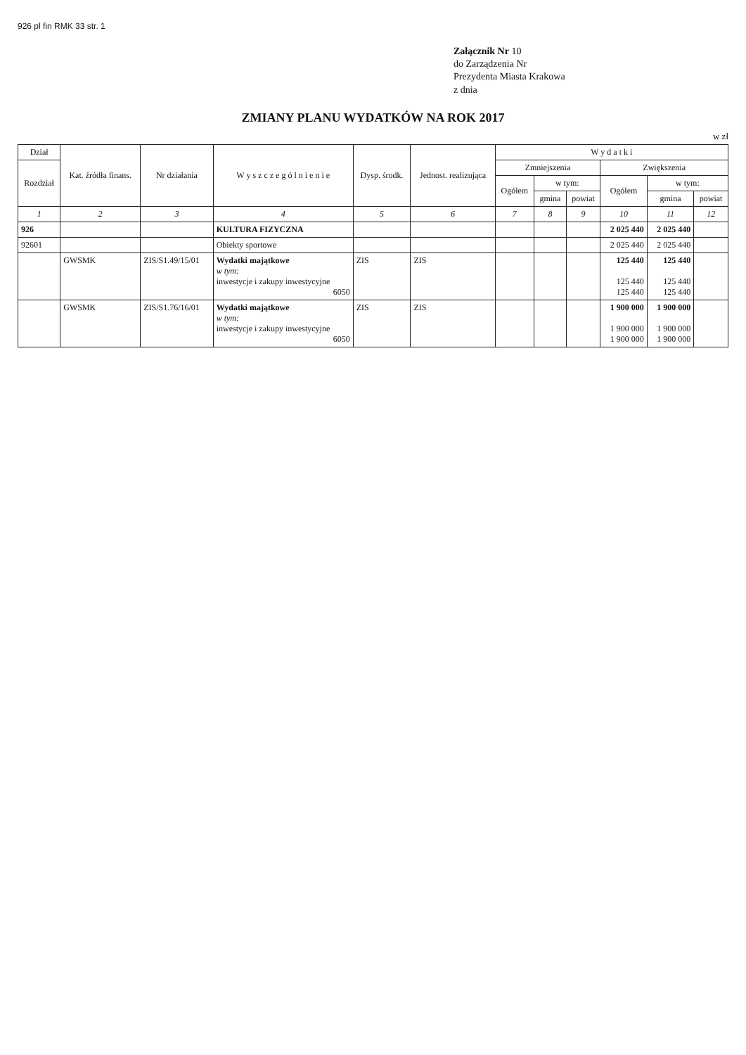926 pl fin RMK 33 str. 1
Załącznik Nr 10
do Zarządzenia Nr
Prezydenta Miasta Krakowa
z dnia
ZMIANY PLANU WYDATKÓW NA ROK 2017
w zł
| Dział | Kat. źródła finans. | Nr działania | W y s z c z e g ó l n i e n i e | Dysp. środk. | Jednost. realizująca | W y d a t k i | | | | | |
| --- | --- | --- | --- | --- | --- | --- | --- | --- | --- | --- | --- |
| Rozdział | | | | | | Zmniejszenia | | | Zwiększenia | | |
| | | | | | | Ogółem | w tym: | | Ogółem | w tym: | |
| | | | | | | | gmina | powiat | | gmina | powiat |
| 1 | 2 | 3 | 4 | 5 | 6 | 7 | 8 | 9 | 10 | 11 | 12 |
| 926 | | | KULTURA FIZYCZNA | | | | | | 2 025 440 | 2 025 440 | |
| 92601 | | | Obiekty sportowe | | | | | | 2 025 440 | 2 025 440 | |
| | GWSMK | ZIS/S1.49/15/01 | Wydatki majątkowe w tym: inwestycje i zakupy inwestycyjne 6050 | ZIS | ZIS | | | | 125 440 125 440 125 440 | 125 440 125 440 125 440 | |
| | GWSMK | ZIS/S1.76/16/01 | Wydatki majątkowe w tym: inwestycje i zakupy inwestycyjne 6050 | ZIS | ZIS | | | | 1 900 000 1 900 000 1 900 000 | 1 900 000 1 900 000 1 900 000 | |